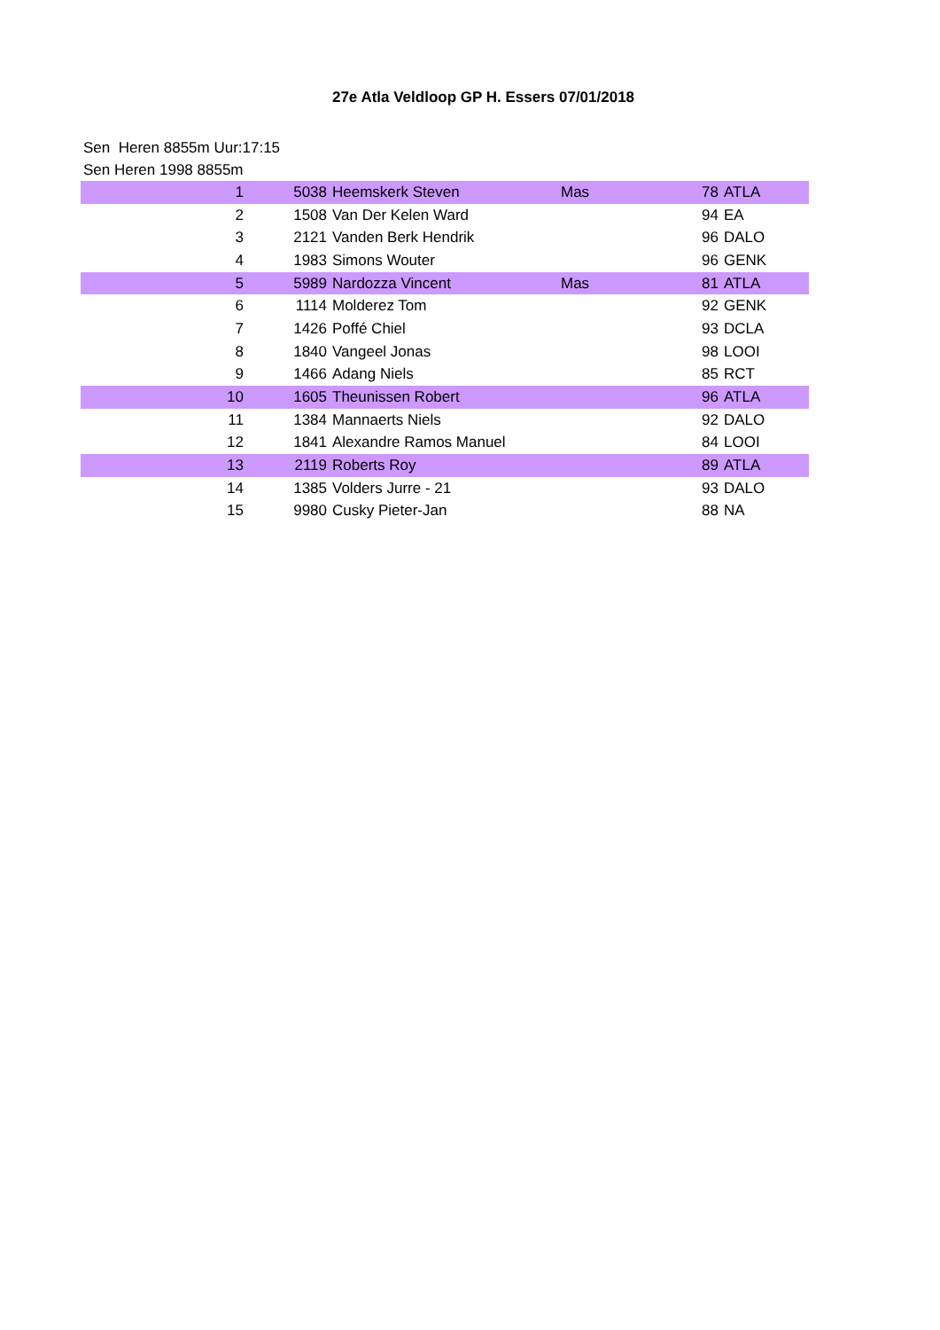27e Atla Veldloop GP H. Essers 07/01/2018
Sen Heren 8855m Uur:17:15
Sen Heren 1998 8855m
| 1 | 5038 | Heemskerk Steven | Mas | 78 | ATLA |
| 2 | 1508 | Van Der Kelen Ward | | 94 | EA |
| 3 | 2121 | Vanden Berk Hendrik | | 96 | DALO |
| 4 | 1983 | Simons Wouter | | 96 | GENK |
| 5 | 5989 | Nardozza Vincent | Mas | 81 | ATLA |
| 6 | 1114 | Molderez Tom | | 92 | GENK |
| 7 | 1426 | Poffé Chiel | | 93 | DCLA |
| 8 | 1840 | Vangeel Jonas | | 98 | LOOI |
| 9 | 1466 | Adang Niels | | 85 | RCT |
| 10 | 1605 | Theunissen Robert | | 96 | ATLA |
| 11 | 1384 | Mannaerts Niels | | 92 | DALO |
| 12 | 1841 | Alexandre Ramos Manuel | | 84 | LOOI |
| 13 | 2119 | Roberts Roy | | 89 | ATLA |
| 14 | 1385 | Volders Jurre - 21 | | 93 | DALO |
| 15 | 9980 | Cusky Pieter-Jan | | 88 | NA |